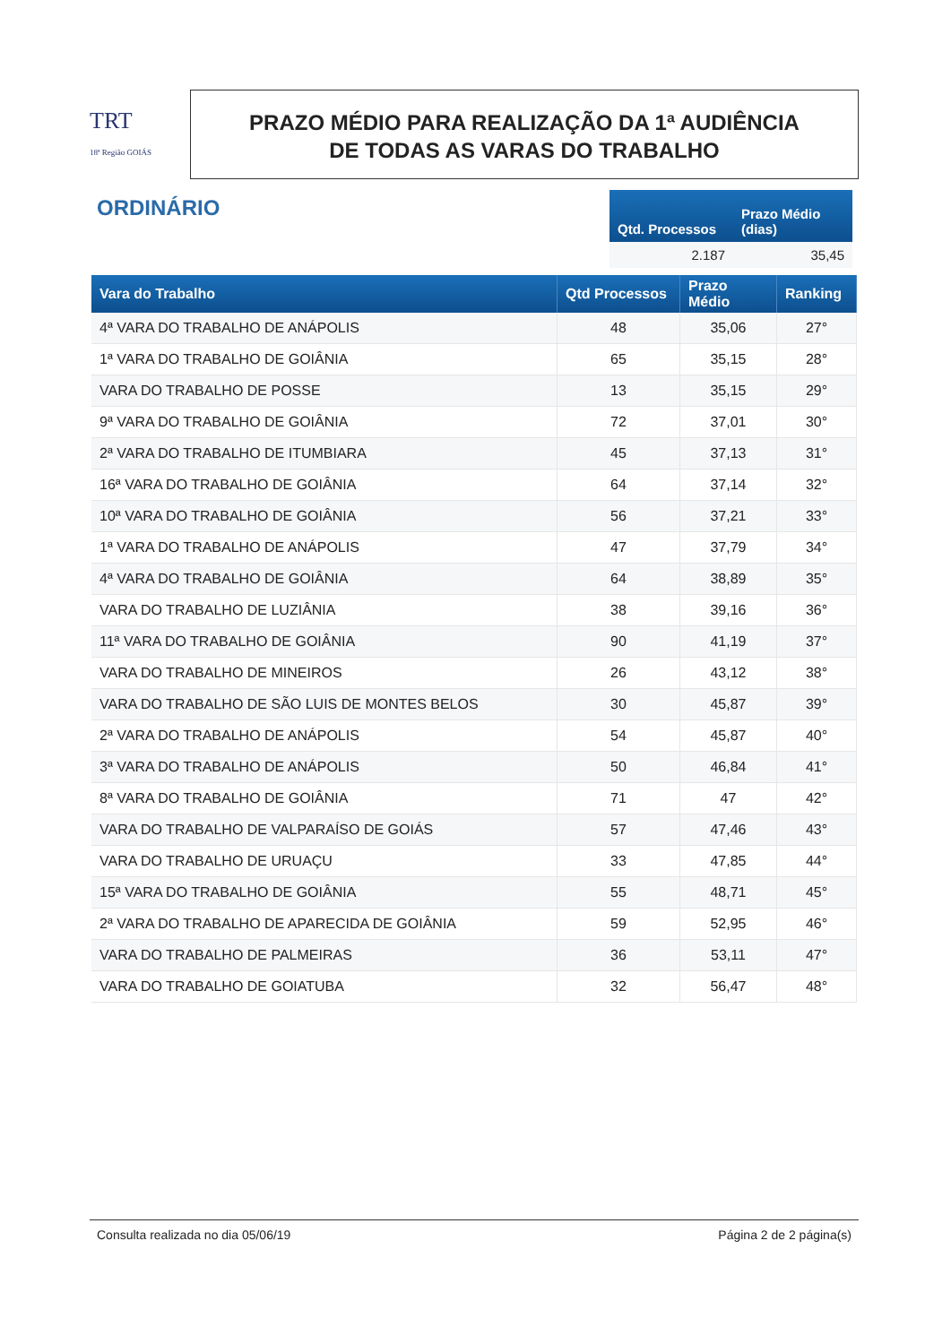TRT
18ª Região GOIÁS
PRAZO MÉDIO PARA REALIZAÇÃO DA 1ª AUDIÊNCIA
DE TODAS AS VARAS DO TRABALHO
ORDINÁRIO
| Qtd. Processos | Prazo Médio (dias) |
| --- | --- |
| 2.187 | 35,45 |
| Vara do Trabalho | Qtd Processos | Prazo Médio | Ranking |
| --- | --- | --- | --- |
| 4ª VARA DO TRABALHO DE ANÁPOLIS | 48 | 35,06 | 27° |
| 1ª VARA DO TRABALHO DE GOIÂNIA | 65 | 35,15 | 28° |
| VARA DO TRABALHO DE POSSE | 13 | 35,15 | 29° |
| 9ª VARA DO TRABALHO DE GOIÂNIA | 72 | 37,01 | 30° |
| 2ª VARA DO TRABALHO DE ITUMBIARA | 45 | 37,13 | 31° |
| 16ª VARA DO TRABALHO DE GOIÂNIA | 64 | 37,14 | 32° |
| 10ª VARA DO TRABALHO DE GOIÂNIA | 56 | 37,21 | 33° |
| 1ª VARA DO TRABALHO DE ANÁPOLIS | 47 | 37,79 | 34° |
| 4ª VARA DO TRABALHO DE GOIÂNIA | 64 | 38,89 | 35° |
| VARA DO TRABALHO DE LUZIÂNIA | 38 | 39,16 | 36° |
| 11ª VARA DO TRABALHO DE GOIÂNIA | 90 | 41,19 | 37° |
| VARA DO TRABALHO DE MINEIROS | 26 | 43,12 | 38° |
| VARA DO TRABALHO DE SÃO LUIS DE MONTES BELOS | 30 | 45,87 | 39° |
| 2ª VARA DO TRABALHO DE ANÁPOLIS | 54 | 45,87 | 40° |
| 3ª VARA DO TRABALHO DE ANÁPOLIS | 50 | 46,84 | 41° |
| 8ª VARA DO TRABALHO DE GOIÂNIA | 71 | 47 | 42° |
| VARA DO TRABALHO DE VALPARAÍSO DE GOIÁS | 57 | 47,46 | 43° |
| VARA DO TRABALHO DE URUAÇU | 33 | 47,85 | 44° |
| 15ª VARA DO TRABALHO DE GOIÂNIA | 55 | 48,71 | 45° |
| 2ª VARA DO TRABALHO DE APARECIDA DE GOIÂNIA | 59 | 52,95 | 46° |
| VARA DO TRABALHO DE PALMEIRAS | 36 | 53,11 | 47° |
| VARA DO TRABALHO DE GOIATUBA | 32 | 56,47 | 48° |
Consulta realizada no dia 05/06/19 Página 2 de 2 página(s)